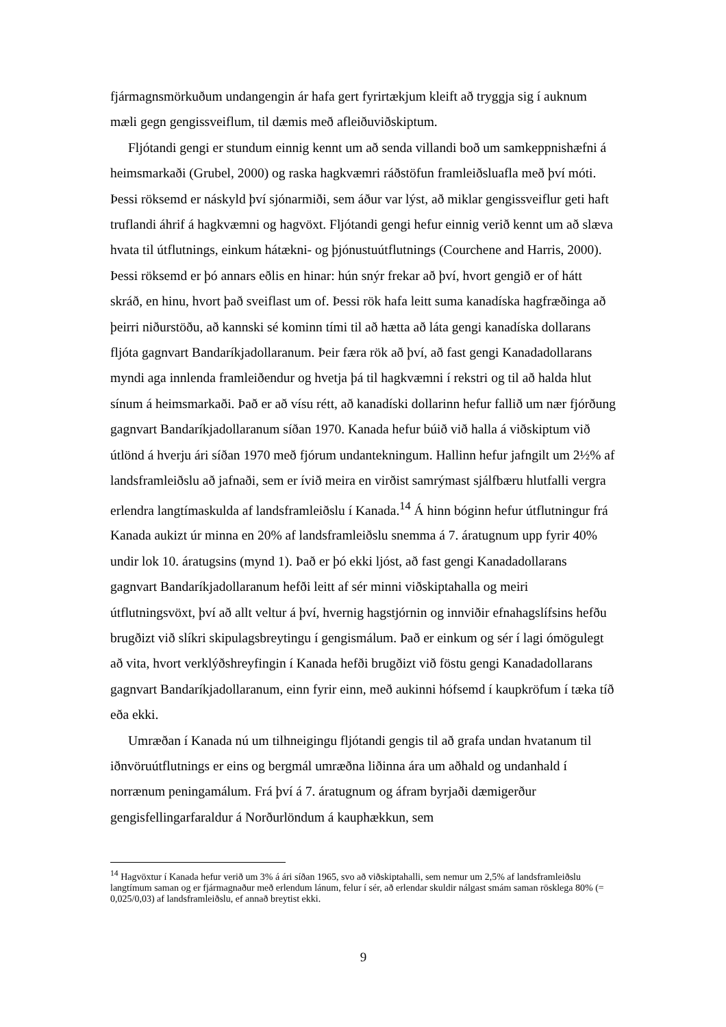fjármagnsmörkuðum undangengin ár hafa gert fyrirtækjum kleift að tryggja sig í auknum mæli gegn gengissveiflum, til dæmis með afleiðuviðskiptum.
Fljótandi gengi er stundum einnig kennt um að senda villandi boð um samkeppnishæfni á heimsmarkaði (Grubel, 2000) og raska hagkvæmri ráðstöfun framleiðsluafla með því móti. Þessi röksemd er náskyld því sjónarmiði, sem áður var lýst, að miklar gengissveiflur geti haft truflandi áhrif á hagkvæmni og hagvöxt. Fljótandi gengi hefur einnig verið kennt um að slæva hvata til útflutnings, einkum hátækni- og þjónustuútflutnings (Courchene and Harris, 2000). Þessi röksemd er þó annars eðlis en hinar: hún snýr frekar að því, hvort gengið er of hátt skráð, en hinu, hvort það sveiflast um of. Þessi rök hafa leitt suma kanadíska hagfræðinga að þeirri niðurstöðu, að kannski sé kominn tími til að hætta að láta gengi kanadíska dollarans fljóta gagnvart Bandaríkjadollaranum. Þeir færa rök að því, að fast gengi Kanadadollarans myndi aga innlenda framleiðendur og hvetja þá til hagkvæmni í rekstri og til að halda hlut sínum á heimsmarkaði. Það er að vísu rétt, að kanadíski dollarinn hefur fallið um nær fjórðung gagnvart Bandaríkjadollaranum síðan 1970. Kanada hefur búið við halla á viðskiptum við útlönd á hverju ári síðan 1970 með fjórum undantekningum. Hallinn hefur jafngilt um 2½% af landsframleiðslu að jafnaði, sem er ívið meira en virðist samrýmast sjálfbæru hlutfalli vergra erlendra langtímaskulda af landsframleiðslu í Kanada.<sup>14</sup> Á hinn bóginn hefur útflutningur frá Kanada aukizt úr minna en 20% af landsframleiðslu snemma á 7. áratugnum upp fyrir 40% undir lok 10. áratugsins (mynd 1). Það er þó ekki ljóst, að fast gengi Kanadadollarans gagnvart Bandaríkjadollaranum hefði leitt af sér minni viðskiptahalla og meiri útflutningsvöxt, því að allt veltur á því, hvernig hagstjórnin og innviðir efnahagslífsins hefðu brugðizt við slíkri skipulagsbreytingu í gengismálum. Það er einkum og sér í lagi ómögulegt að vita, hvort verklýðshreyfingin í Kanada hefði brugðizt við föstu gengi Kanadadollarans gagnvart Bandaríkjadollaranum, einn fyrir einn, með aukinni hófsemd í kaupkröfum í tæka tíð eða ekki.
Umræðan í Kanada nú um tilhneigingu fljótandi gengis til að grafa undan hvatanum til iðnvöruútflutnings er eins og bergmál umræðna liðinna ára um aðhald og undanhald í norrænum peningamálum. Frá því á 7. áratugnum og áfram byrjaði dæmigerður gengisfellingarfaraldur á Norðurlöndum á kauphækkun, sem
<sup>14</sup> Hagvöxtur í Kanada hefur verið um 3% á ári síðan 1965, svo að viðskiptahalli, sem nemur um 2,5% af landsframleiðslu langtímum saman og er fjármagnaður með erlendum lánum, felur í sér, að erlendar skuldir nálgast smám saman rösklega 80% (= 0,025/0,03) af landsframleiðslu, ef annað breytist ekki.
9